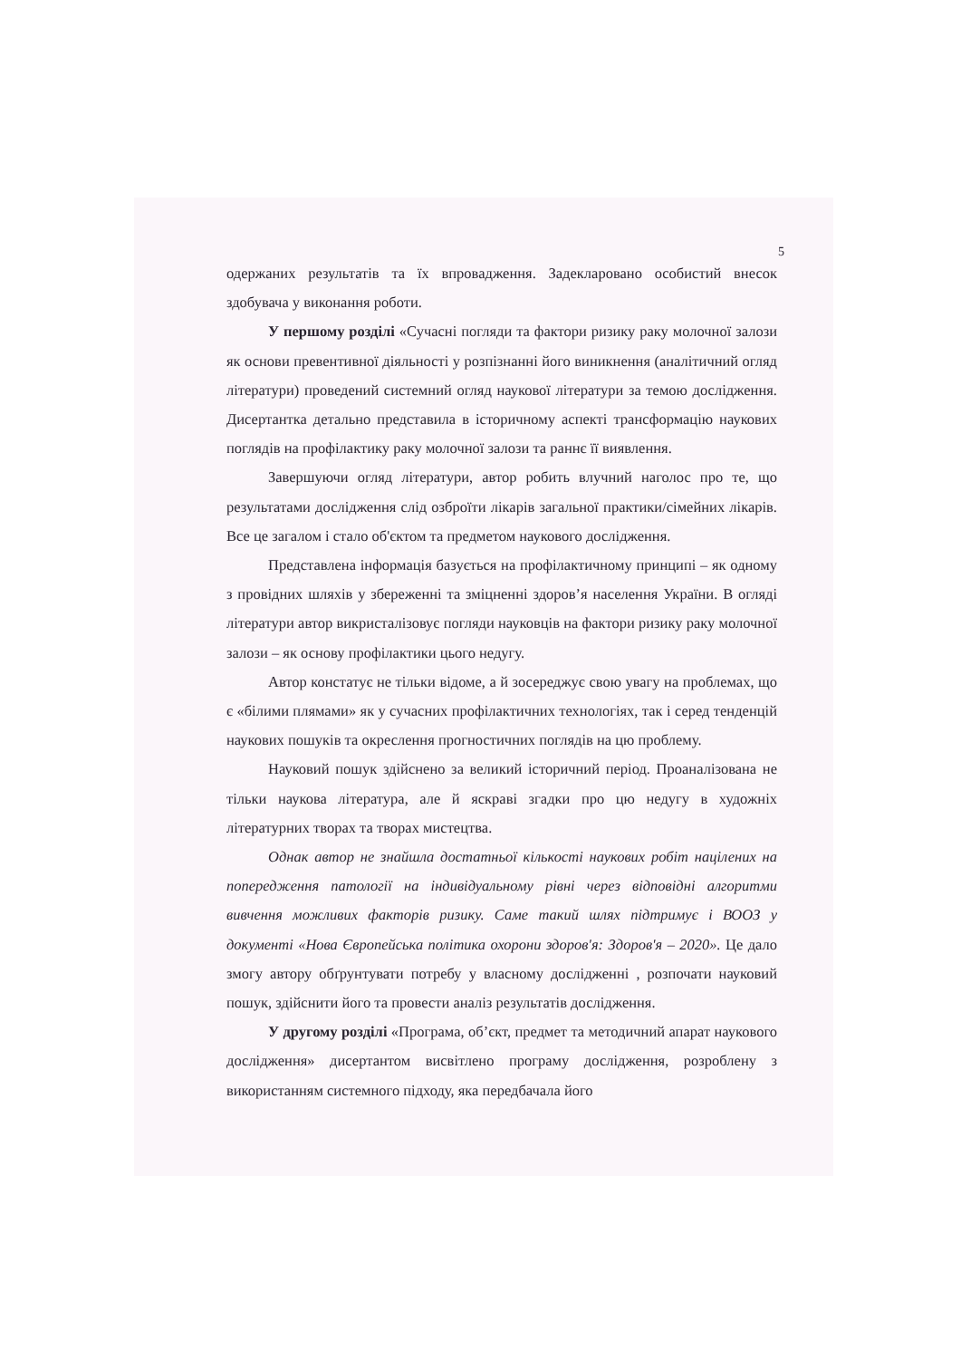5
одержаних результатів та їх впровадження. Задекларовано особистий внесок здобувача у виконання роботи.
У першому розділі «Сучасні погляди та фактори ризику раку молочної залози як основи превентивної діяльності у розпізнанні його виникнення (аналітичний огляд літератури) проведений системний огляд наукової літератури за темою дослідження. Дисертантка детально представила в історичному аспекті трансформацію наукових поглядів на профілактику раку молочної залози та раннє її виявлення.
Завершуючи огляд літератури, автор робить влучний наголос про те, що результатами дослідження слід озброїти лікарів загальної практики/сімейних лікарів. Все це загалом і стало об'єктом та предметом наукового дослідження.
Представлена інформація базується на профілактичному принципі – як одному з провідних шляхів у збереженні та зміцненні здоров’я населення України. В огляді літератури автор викристалізовує погляди науковців на фактори ризику раку молочної залози – як основу профілактики цього недугу.
Автор констатує не тільки відоме, а й зосереджує свою увагу на проблемах, що є «білими плямами» як у сучасних профілактичних технологіях, так і серед тенденцій наукових пошуків та окреслення прогностичних поглядів на цю проблему.
Науковий пошук здійснено за великий історичний період. Проаналізована не тільки наукова література, але й яскраві згадки про цю недугу в художніх літературних творах та творах мистецтва.
Однак автор не знайшла достатньої кількості наукових робіт націлених на попередження патології на індивідуальному рівні через відповідні алгоритми вивчення можливих факторів ризику. Саме такий шлях підтримує і ВООЗ у документі «Нова Європейська політика охорони здоров'я: Здоров'я – 2020». Це дало змогу автору обґрунтувати потребу у власному дослідженні , розпочати науковий пошук, здійснити його та провести аналіз результатів дослідження.
У другому розділі «Програма, об’єкт, предмет та методичний апарат наукового дослідження» дисертантом висвітлено програму дослідження, розроблену з використанням системного підходу, яка передбачала його